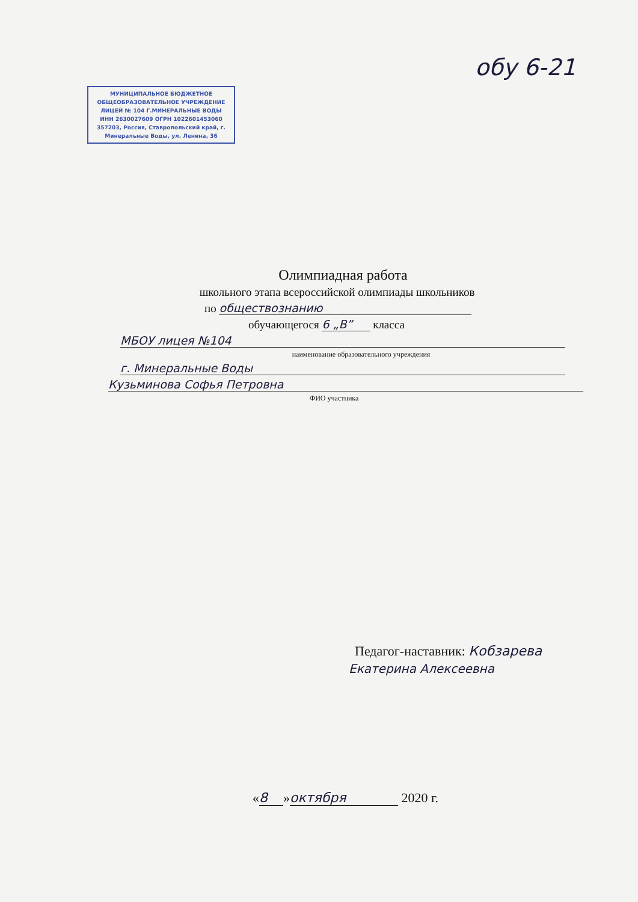обу 6-21
МУНИЦИПАЛЬНОЕ БЮДЖЕТНОЕ ОБЩЕОБРАЗОВАТЕЛЬНОЕ УЧРЕЖДЕНИЕ ЛИЦЕЙ № 104 Г.МИНЕРАЛЬНЫЕ ВОДЫ
ИНН 2630027609 ОГРН 1022601453060
357203, Россия, Ставропольский край, г. Минеральные Воды, ул. Ленина, 36
Олимпиадная работа
школьного этапа всероссийской олимпиады школьников
по обществознанию
обучающегося 6 „В” класса
МБОУ лицея №104
наименование образовательного учреждения
г. Минеральные Воды
Кузьминова Софья Петровна
ФИО участника
Педагог-наставник: Кобзарева
Екатерина Алексеевна
« 8 » октября 2020 г.